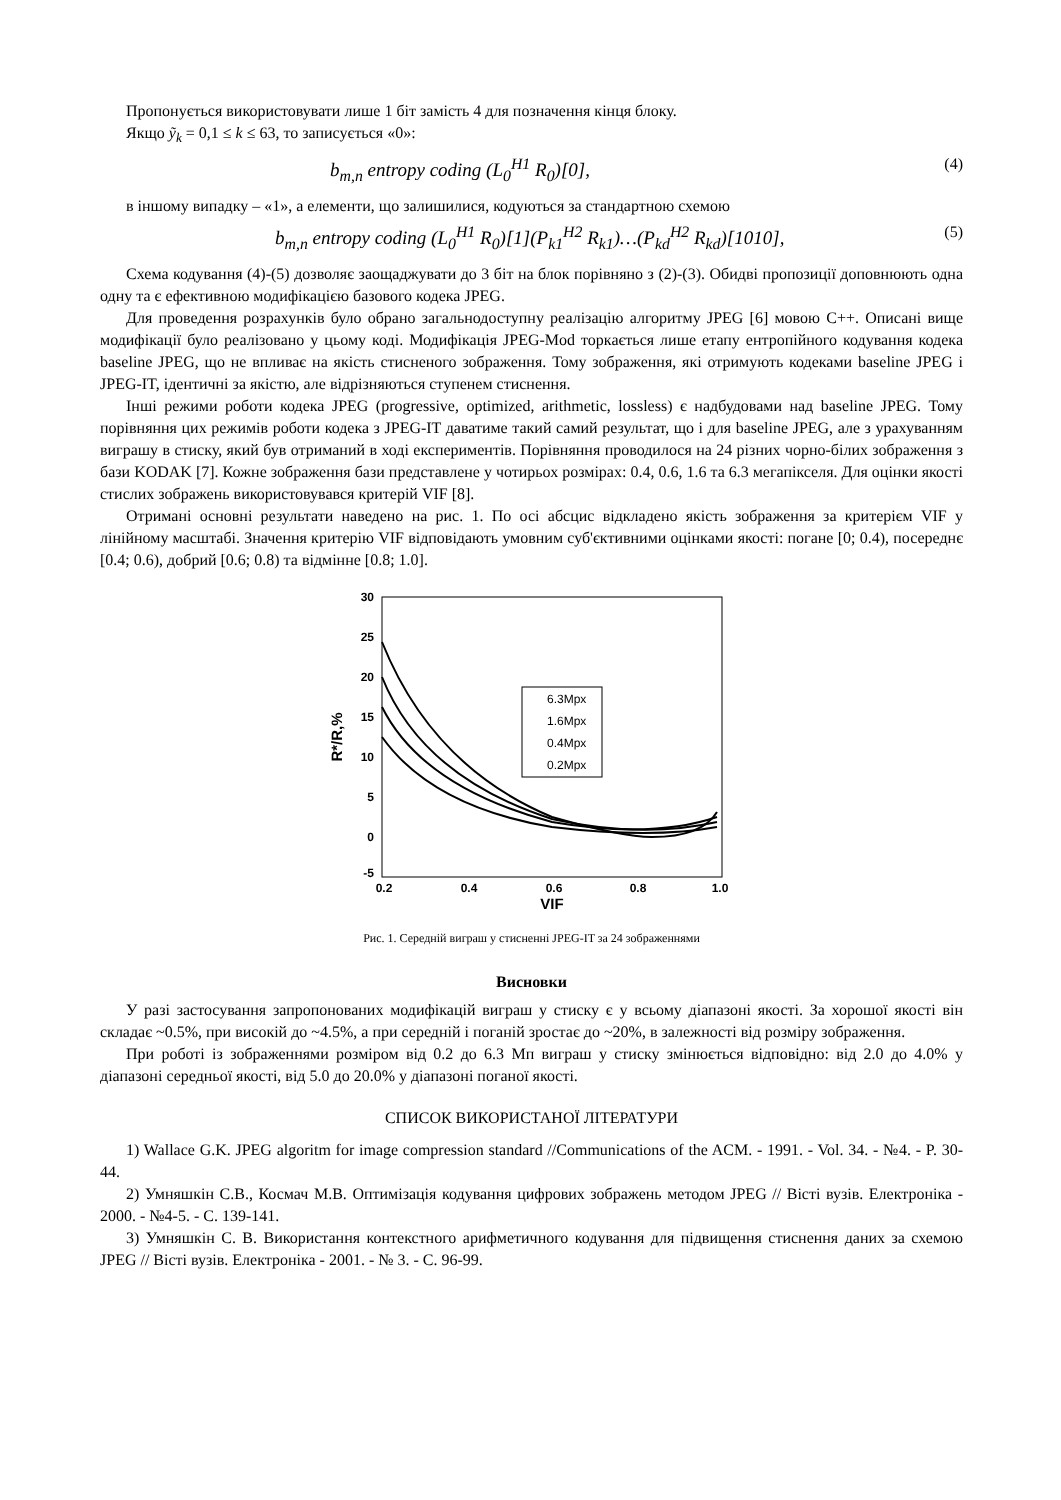Пропонується використовувати лише 1 біт замість 4 для позначення кінця блоку.
Якщо ỹ<sub>k</sub> = 0,1 ≤ k ≤ 63, то записується «0»:
b<sub>m,n</sub> entropy coding (L<sub>0</sub><sup>H1</sup> R<sub>0</sub>)[0], (4)
в іншому випадку – «1», а елементи, що залишилися, кодуються за стандартною схемою
b<sub>m,n</sub> entropy coding (L<sub>0</sub><sup>H1</sup> R<sub>0</sub>)[1](P<sub>k1</sub><sup>H2</sup> R<sub>k1</sub>)…(P<sub>kd</sub><sup>H2</sup> R<sub>kd</sub>)[1010], (5)
Схема кодування (4)-(5) дозволяє заощаджувати до 3 біт на блок порівняно з (2)-(3). Обидві пропозиції доповнюють одна одну та є ефективною модифікацією базового кодека JPEG.
Для проведення розрахунків було обрано загальнодоступну реалізацію алгоритму JPEG [6] мовою C++. Описані вище модифікації було реалізовано у цьому коді. Модифікація JPEG-Mod торкається лише етапу ентропійного кодування кодека baseline JPEG, що не впливає на якість стисненого зображення. Тому зображення, які отримують кодеками baseline JPEG і JPEG-IT, ідентичні за якістю, але відрізняються ступенем стиснення.
Інші режими роботи кодека JPEG (progressive, optimized, arithmetic, lossless) є надбудовами над baseline JPEG. Тому порівняння цих режимів роботи кодека з JPEG-IT даватиме такий самий результат, що і для baseline JPEG, але з урахуванням виграшу в стиску, який був отриманий в ході експериментів. Порівняння проводилося на 24 різних чорно-білих зображення з бази KODAK [7]. Кожне зображення бази представлене у чотирьох розмірах: 0.4, 0.6, 1.6 та 6.3 мегапікселя. Для оцінки якості стислих зображень використовувався критерій VIF [8].
Отримані основні результати наведено на рис. 1. По осі абсцис відкладено якість зображення за критерієм VIF у лінійному масштабі. Значення критерію VIF відповідають умовним суб'єктивними оцінками якості: погане [0; 0.4), посереднє [0.4; 0.6), добрий [0.6; 0.8) та відмінне [0.8; 1.0].
30
25
20
15
10
5
0
-5
0.2
0.4
0.6
0.8
1.0
VIF
R*/R,%
6.3Mpx
1.6Mpx
0.4Mpx
0.2Mpx
Рис. 1. Середній виграш у стисненні JPEG-IT за 24 зображеннями
Висновки
У разі застосування запропонованих модифікацій виграш у стиску є у всьому діапазоні якості. За хорошої якості він складає ~0.5%, при високій до ~4.5%, а при середній і поганій зростає до ~20%, в залежності від розміру зображення.
При роботі із зображеннями розміром від 0.2 до 6.3 Мп виграш у стиску змінюється відповідно: від 2.0 до 4.0% у діапазоні середньої якості, від 5.0 до 20.0% у діапазоні поганої якості.
СПИСОК ВИКОРИСТАНОЇ ЛІТЕРАТУРИ
1) Wallace G.K. JPEG algoritm for image compression standard //Communications of the ACM. - 1991. - Vol. 34. - №4. - P. 30-44.
2) Умняшкін С.В., Космач М.В. Оптимізація кодування цифрових зображень методом JPEG // Вісті вузів. Електроніка - 2000. - №4-5. - С. 139-141.
3) Умняшкін С. В. Використання контекстного арифметичного кодування для підвищення стиснення даних за схемою JPEG // Вісті вузів. Електроніка - 2001. - № 3. - С. 96-99.